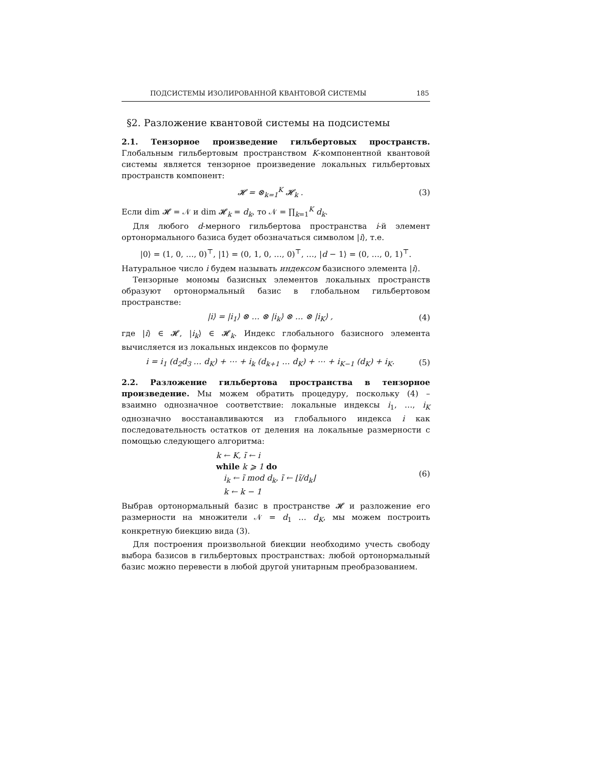ПОДСИСТЕМЫ ИЗОЛИРОВАННОЙ КВАНТОВОЙ СИСТЕМЫ 185
§2. Разложение квантовой системы на подсистемы
2.1. Тензорное произведение гильбертовых пространств. Глобальным гильбертовым пространством K-компонентной квантовой системы является тензорное произведение локальных гильбертовых пространств компонент:
𝓗 = ⊗<sub>k=1</sub><sup>K</sup> 𝓗<sub>k</sub> . (3)
Если dim 𝓗 = 𝒩 и dim 𝓗<sub>k</sub> = d<sub>k</sub>, то 𝒩 = ∏<sub>k=1</sub><sup>K</sup> d<sub>k</sub>.
Для любого d-мерного гильбертова пространства i-й элемент ортонормального базиса будет обозначаться символом |i⟩, т.е.
|0⟩ = (1, 0, …, 0)<sup>⊤</sup>, |1⟩ = (0, 1, 0, …, 0)<sup>⊤</sup>, …, |d − 1⟩ = (0, …, 0, 1)<sup>⊤</sup>.
Натуральное число i будем называть индексом базисного элемента |i⟩.
Тензорные мономы базисных элементов локальных пространств образуют ортонормальный базис в глобальном гильбертовом пространстве:
|i⟩ = |i<sub>1</sub>⟩ ⊗ … ⊗ |i<sub>k</sub>⟩ ⊗ … ⊗ |i<sub>K</sub>⟩ , (4)
где |i⟩ ∈ 𝓗, |i<sub>k</sub>⟩ ∈ 𝓗<sub>k</sub>. Индекс глобального базисного элемента вычисляется из локальных индексов по формуле
i = i<sub>1</sub> (d<sub>2</sub>d<sub>3</sub> … d<sub>K</sub>) + ⋯ + i<sub>k</sub> (d<sub>k+1</sub> … d<sub>K</sub>) + ⋯ + i<sub>K−1</sub> (d<sub>K</sub>) + i<sub>K</sub>. (5)
2.2. Разложение гильбертова пространства в тензорное произведение. Мы можем обратить процедуру, поскольку (4) – взаимно однозначное соответствие: локальные индексы i<sub>1</sub>, …, i<sub>K</sub> однозначно восстанавливаются из глобального индекса i как последовательность остатков от деления на локальные размерности с помощью следующего алгоритма:
k ← K, ĩ ← i
while k ⩾ 1 do
i<sub>k</sub> ← ĩ mod d<sub>k</sub>, ĩ ← ⌊ĩ/d<sub>k</sub>⌋
k ← k − 1
(6)
Выбрав ортонормальный базис в пространстве 𝓗 и разложение его размерности на множители 𝒩 = d<sub>1</sub> … d<sub>K</sub>, мы можем построить конкретную биекцию вида (3).
Для построения произвольной биекции необходимо учесть свободу выбора базисов в гильбертовых пространствах: любой ортонормальный базис можно перевести в любой другой унитарным преобразованием.